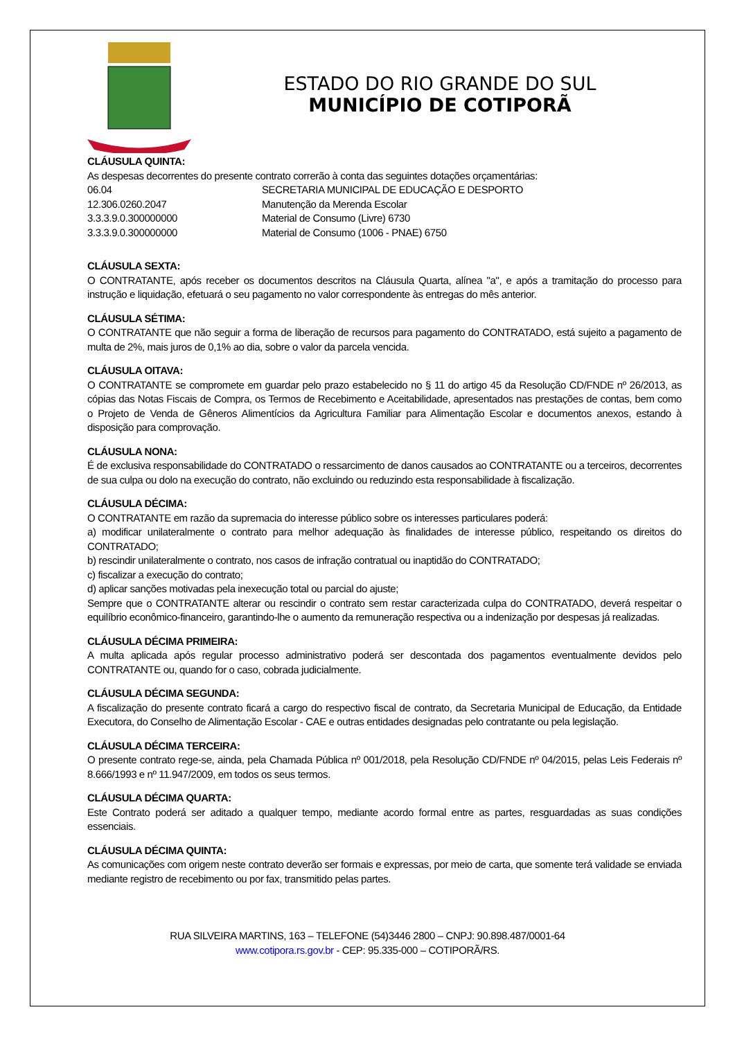ESTADO DO RIO GRANDE DO SUL
MUNICÍPIO DE COTIPORÃ
CLÁUSULA QUINTA:
As despesas decorrentes do presente contrato correrão à conta das seguintes dotações orçamentárias:
06.04 SECRETARIA MUNICIPAL DE EDUCAÇÃO E DESPORTO
12.306.0260.2047 Manutenção da Merenda Escolar
3.3.3.9.0.300000000 Material de Consumo (Livre) 6730
3.3.3.9.0.300000000 Material de Consumo (1006 - PNAE) 6750
CLÁUSULA SEXTA:
O CONTRATANTE, após receber os documentos descritos na Cláusula Quarta, alínea "a", e após a tramitação do processo para instrução e liquidação, efetuará o seu pagamento no valor correspondente às entregas do mês anterior.
CLÁUSULA SÉTIMA:
O CONTRATANTE que não seguir a forma de liberação de recursos para pagamento do CONTRATADO, está sujeito a pagamento de multa de 2%, mais juros de 0,1% ao dia, sobre o valor da parcela vencida.
CLÁUSULA OITAVA:
O CONTRATANTE se compromete em guardar pelo prazo estabelecido no § 11 do artigo 45 da Resolução CD/FNDE nº 26/2013, as cópias das Notas Fiscais de Compra, os Termos de Recebimento e Aceitabilidade, apresentados nas prestações de contas, bem como o Projeto de Venda de Gêneros Alimentícios da Agricultura Familiar para Alimentação Escolar e documentos anexos, estando à disposição para comprovação.
CLÁUSULA NONA:
É de exclusiva responsabilidade do CONTRATADO o ressarcimento de danos causados ao CONTRATANTE ou a terceiros, decorrentes de sua culpa ou dolo na execução do contrato, não excluindo ou reduzindo esta responsabilidade à fiscalização.
CLÁUSULA DÉCIMA:
O CONTRATANTE em razão da supremacia do interesse público sobre os interesses particulares poderá:
a) modificar unilateralmente o contrato para melhor adequação às finalidades de interesse público, respeitando os direitos do CONTRATADO;
b) rescindir unilateralmente o contrato, nos casos de infração contratual ou inaptidão do CONTRATADO;
c) fiscalizar a execução do contrato;
d) aplicar sanções motivadas pela inexecução total ou parcial do ajuste;
Sempre que o CONTRATANTE alterar ou rescindir o contrato sem restar caracterizada culpa do CONTRATADO, deverá respeitar o equilíbrio econômico-financeiro, garantindo-lhe o aumento da remuneração respectiva ou a indenização por despesas já realizadas.
CLÁUSULA DÉCIMA PRIMEIRA:
A multa aplicada após regular processo administrativo poderá ser descontada dos pagamentos eventualmente devidos pelo CONTRATANTE ou, quando for o caso, cobrada judicialmente.
CLÁUSULA DÉCIMA SEGUNDA:
A fiscalização do presente contrato ficará a cargo do respectivo fiscal de contrato, da Secretaria Municipal de Educação, da Entidade Executora, do Conselho de Alimentação Escolar - CAE e outras entidades designadas pelo contratante ou pela legislação.
CLÁUSULA DÉCIMA TERCEIRA:
O presente contrato rege-se, ainda, pela Chamada Pública nº 001/2018, pela Resolução CD/FNDE nº 04/2015, pelas Leis Federais nº 8.666/1993 e nº 11.947/2009, em todos os seus termos.
CLÁUSULA DÉCIMA QUARTA:
Este Contrato poderá ser aditado a qualquer tempo, mediante acordo formal entre as partes, resguardadas as suas condições essenciais.
CLÁUSULA DÉCIMA QUINTA:
As comunicações com origem neste contrato deverão ser formais e expressas, por meio de carta, que somente terá validade se enviada mediante registro de recebimento ou por fax, transmitido pelas partes.
RUA SILVEIRA MARTINS, 163 – TELEFONE (54)3446 2800 – CNPJ: 90.898.487/0001-64
www.cotipora.rs.gov.br - CEP: 95.335-000 – COTIPORÃ/RS.